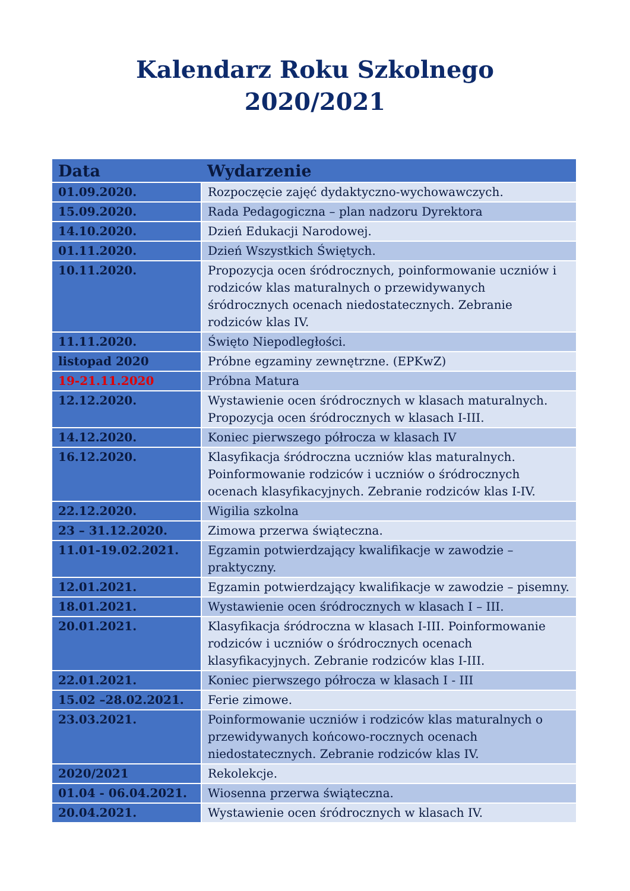Kalendarz Roku Szkolnego
2020/2021
| Data | Wydarzenie |
| --- | --- |
| 01.09.2020. | Rozpoczęcie zajęć dydaktyczno-wychowawczych. |
| 15.09.2020. | Rada Pedagogiczna – plan nadzoru Dyrektora |
| 14.10.2020. | Dzień Edukacji Narodowej. |
| 01.11.2020. | Dzień Wszystkich Świętych. |
| 10.11.2020. | Propozycja ocen śródrocznych, poinformowanie uczniów i rodziców klas maturalnych o przewidywanych śródrocznych ocenach niedostatecznych. Zebranie rodziców klas IV. |
| 11.11.2020. | Święto Niepodległości. |
| listopad 2020 | Próbne egzaminy zewnętrzne. (EPKwZ) |
| 19-21.11.2020 | Próbna Matura |
| 12.12.2020. | Wystawienie ocen śródrocznych w klasach maturalnych. Propozycja ocen śródrocznych w klasach I-III. |
| 14.12.2020. | Koniec pierwszego półrocza w klasach IV |
| 16.12.2020. | Klasyfikacja śródroczna uczniów klas maturalnych. Poinformowanie rodziców i uczniów o śródrocznych ocenach klasyfikacyjnych. Zebranie rodziców klas I-IV. |
| 22.12.2020. | Wigilia szkolna |
| 23 – 31.12.2020. | Zimowa przerwa świąteczna. |
| 11.01-19.02.2021. | Egzamin potwierdzający kwalifikacje w zawodzie – praktyczny. |
| 12.01.2021. | Egzamin potwierdzający kwalifikacje w zawodzie – pisemny. |
| 18.01.2021. | Wystawienie ocen śródrocznych w klasach I – III. |
| 20.01.2021. | Klasyfikacja śródroczna w klasach I-III. Poinformowanie rodziców i uczniów o śródrocznych ocenach klasyfikacyjnych. Zebranie rodziców klas I-III. |
| 22.01.2021. | Koniec pierwszego półrocza w klasach I - III |
| 15.02 –28.02.2021. | Ferie zimowe. |
| 23.03.2021. | Poinformowanie uczniów i rodziców klas maturalnych o przewidywanych końcowo-rocznych ocenach niedostatecznych. Zebranie rodziców klas IV. |
| 2020/2021 | Rekolekcje. |
| 01.04 - 06.04.2021. | Wiosenna przerwa świąteczna. |
| 20.04.2021. | Wystawienie ocen śródrocznych w klasach IV. |